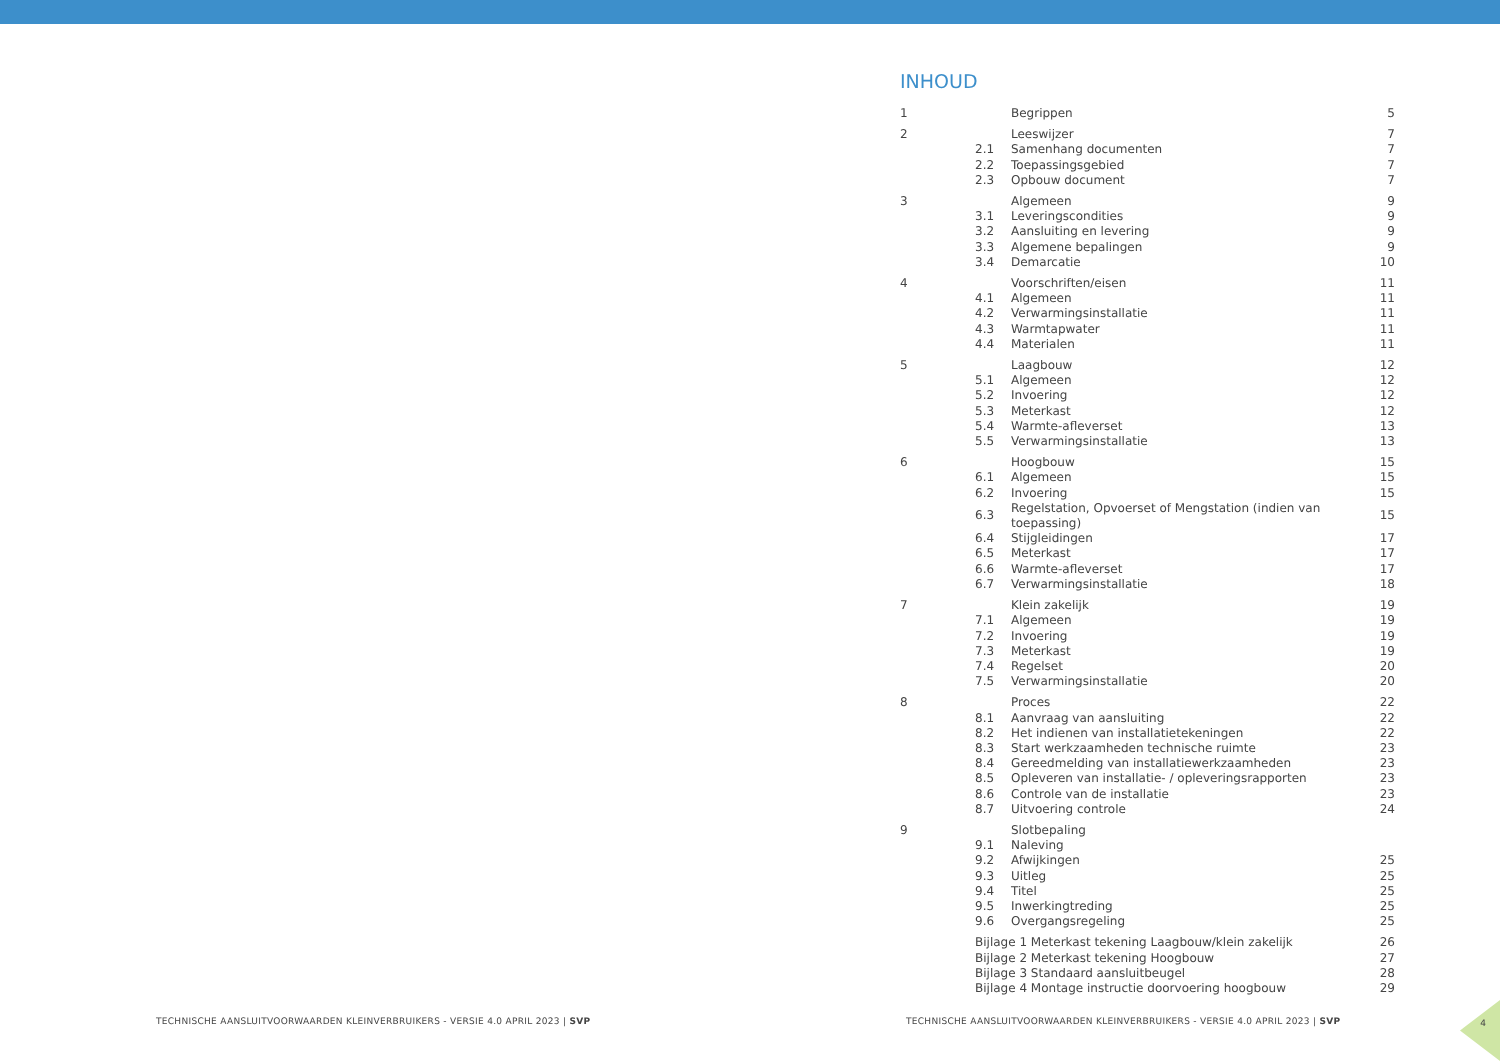INHOUD
| 1 | | Begrippen | 5 |
| 2 | | Leeswijzer | 7 |
| | 2.1 | Samenhang documenten | 7 |
| | 2.2 | Toepassingsgebied | 7 |
| | 2.3 | Opbouw document | 7 |
| 3 | | Algemeen | 9 |
| | 3.1 | Leveringscondities | 9 |
| | 3.2 | Aansluiting en levering | 9 |
| | 3.3 | Algemene bepalingen | 9 |
| | 3.4 | Demarcatie | 10 |
| 4 | | Voorschriften/eisen | 11 |
| | 4.1 | Algemeen | 11 |
| | 4.2 | Verwarmingsinstallatie | 11 |
| | 4.3 | Warmtapwater | 11 |
| | 4.4 | Materialen | 11 |
| 5 | | Laagbouw | 12 |
| | 5.1 | Algemeen | 12 |
| | 5.2 | Invoering | 12 |
| | 5.3 | Meterkast | 12 |
| | 5.4 | Warmte-afleverset | 13 |
| | 5.5 | Verwarmingsinstallatie | 13 |
| 6 | | Hoogbouw | 15 |
| | 6.1 | Algemeen | 15 |
| | 6.2 | Invoering | 15 |
| | 6.3 | Regelstation, Opvoerset of Mengstation (indien van toepassing) | 15 |
| | 6.4 | Stijgleidingen | 17 |
| | 6.5 | Meterkast | 17 |
| | 6.6 | Warmte-afleverset | 17 |
| | 6.7 | Verwarmingsinstallatie | 18 |
| 7 | | Klein zakelijk | 19 |
| | 7.1 | Algemeen | 19 |
| | 7.2 | Invoering | 19 |
| | 7.3 | Meterkast | 19 |
| | 7.4 | Regelset | 20 |
| | 7.5 | Verwarmingsinstallatie | 20 |
| 8 | | Proces | 22 |
| | 8.1 | Aanvraag van aansluiting | 22 |
| | 8.2 | Het indienen van installatietekeningen | 22 |
| | 8.3 | Start werkzaamheden technische ruimte | 23 |
| | 8.4 | Gereedmelding van installatiewerkzaamheden | 23 |
| | 8.5 | Opleveren van installatie- / opleveringsrapporten | 23 |
| | 8.6 | Controle van de installatie | 23 |
| | 8.7 | Uitvoering controle | 24 |
| 9 | | Slotbepaling | |
| | 9.1 | Naleving | |
| | 9.2 | Afwijkingen | 25 |
| | 9.3 | Uitleg | 25 |
| | 9.4 | Titel | 25 |
| | 9.5 | Inwerkingtreding | 25 |
| | 9.6 | Overgangsregeling | 25 |
| | Bijlage 1 Meterkast tekening Laagbouw/klein zakelijk | | 26 |
| | Bijlage 2 Meterkast tekening Hoogbouw | | 27 |
| | Bijlage 3 Standaard aansluitbeugel | | 28 |
| | Bijlage 4 Montage instructie doorvoering hoogbouw | | 29 |
TECHNISCHE AANSLUITVOORWAARDEN KLEINVERBRUIKERS - VERSIE 4.0 APRIL 2023 | SVP
TECHNISCHE AANSLUITVOORWAARDEN KLEINVERBRUIKERS - VERSIE 4.0 APRIL 2023 | SVP
4